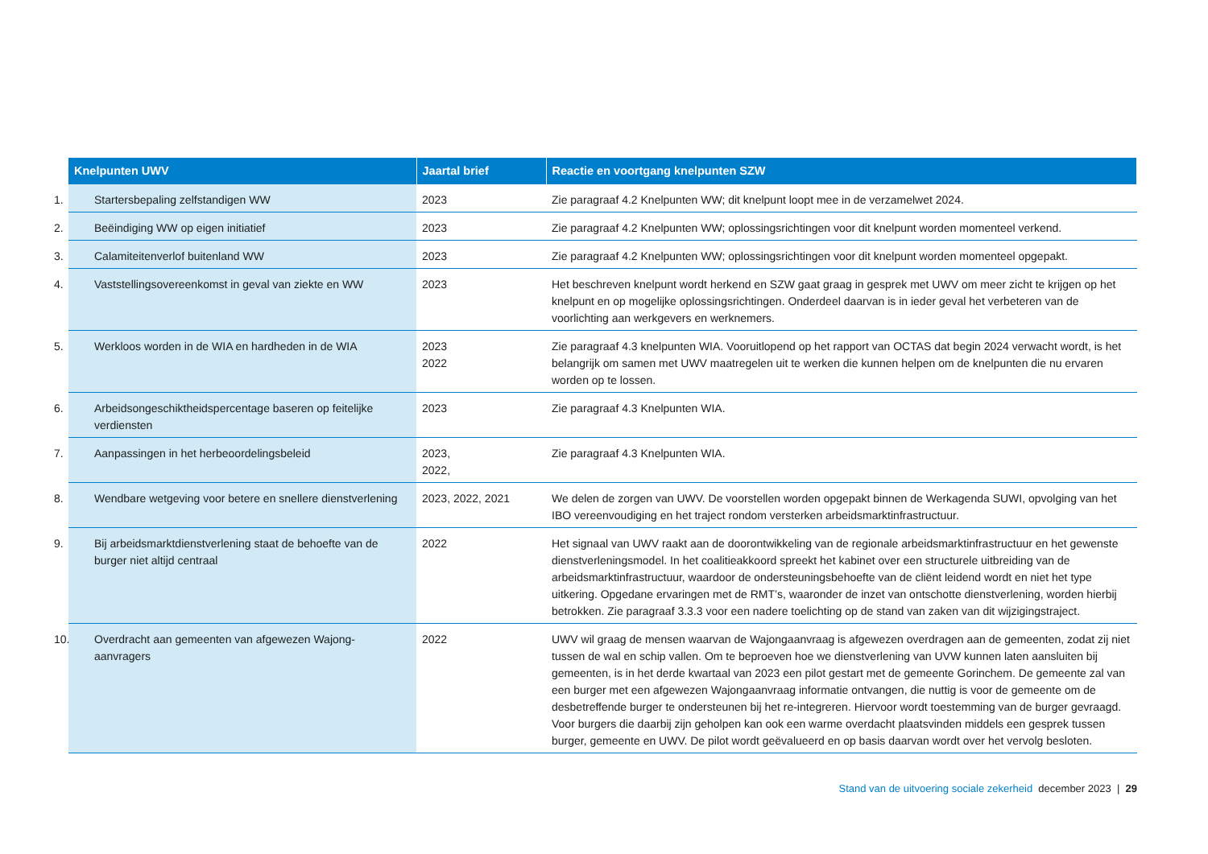| Knelpunten UWV | Jaartal brief | Reactie en voortgang knelpunten SZW |
| --- | --- | --- |
| 1. Startersbepaling zelfstandigen WW | 2023 | Zie paragraaf 4.2 Knelpunten WW; dit knelpunt loopt mee in de verzamelwet 2024. |
| 2. Beëindiging WW op eigen initiatief | 2023 | Zie paragraaf 4.2 Knelpunten WW; oplossingsrichtingen voor dit knelpunt worden momenteel verkend. |
| 3. Calamiteitenverlof buitenland WW | 2023 | Zie paragraaf 4.2 Knelpunten WW; oplossingsrichtingen voor dit knelpunt worden momenteel opgepakt. |
| 4. Vaststellingsovereenkomst in geval van ziekte en WW | 2023 | Het beschreven knelpunt wordt herkend en SZW gaat graag in gesprek met UWV om meer zicht te krijgen op het knelpunt en op mogelijke oplossingsrichtingen. Onderdeel daarvan is in ieder geval het verbeteren van de voorlichting aan werkgevers en werknemers. |
| 5. Werkloos worden in de WIA en hardheden in de WIA | 2023 2022 | Zie paragraaf 4.3 knelpunten WIA. Vooruitlopend op het rapport van OCTAS dat begin 2024 verwacht wordt, is het belangrijk om samen met UWV maatregelen uit te werken die kunnen helpen om de knelpunten die nu ervaren worden op te lossen. |
| 6. Arbeidsongeschiktheidspercentage baseren op feitelijke verdiensten | 2023 | Zie paragraaf 4.3 Knelpunten WIA. |
| 7. Aanpassingen in het herbeoordelingsbeleid | 2023, 2022, | Zie paragraaf 4.3 Knelpunten WIA. |
| 8. Wendbare wetgeving voor betere en snellere dienst­verlening | 2023, 2022, 2021 | We delen de zorgen van UWV. De voorstellen worden opgepakt binnen de Werkagenda SUWI, opvolging van het IBO vereenvoudiging en het traject rondom versterken arbeidsmarktinfrastructuur. |
| 9. Bij arbeidsmarktdienstverlening staat de behoefte van de burger niet altijd centraal | 2022 | Het signaal van UWV raakt aan de doorontwikkeling van de regionale arbeidsmarktinfrastructuur en het gewenste dienstverleningsmodel. In het coalitieakkoord spreekt het kabinet over een structurele uitbreiding van de arbeidsmarktinfrastructuur, waardoor de ondersteuningsbehoefte van de cliënt leidend wordt en niet het type uitkering. Opgedane ervaringen met de RMT’s, waaronder de inzet van ontschotte dienstverlening, worden hierbij betrokken. Zie paragraaf 3.3.3 voor een nadere toelichting op de stand van zaken van dit wijzigingstraject. |
| 10. Overdracht aan gemeenten van afgewezen Wajong-aanvragers | 2022 | UWV wil graag de mensen waarvan de Wajongaanvraag is afgewezen overdragen aan de gemeenten, zodat zij niet tussen de wal en schip vallen. Om te beproeven hoe we dienstverlening van UVW kunnen laten aansluiten bij gemeenten, is in het derde kwartaal van 2023 een pilot gestart met de gemeente Gorinchem. De gemeente zal van een burger met een afgewezen Wajongaanvraag informatie ontvangen, die nuttig is voor de gemeente om de desbetreffende burger te ondersteunen bij het re-integreren. Hiervoor wordt toestemming van de burger gevraagd. Voor burgers die daarbij zijn geholpen kan ook een warme overdacht plaatsvinden middels een gesprek tussen burger, gemeente en UWV. De pilot wordt geëvalueerd en op basis daarvan wordt over het vervolg besloten. |
Stand van de uitvoering sociale zekerheid december 2023 | 29